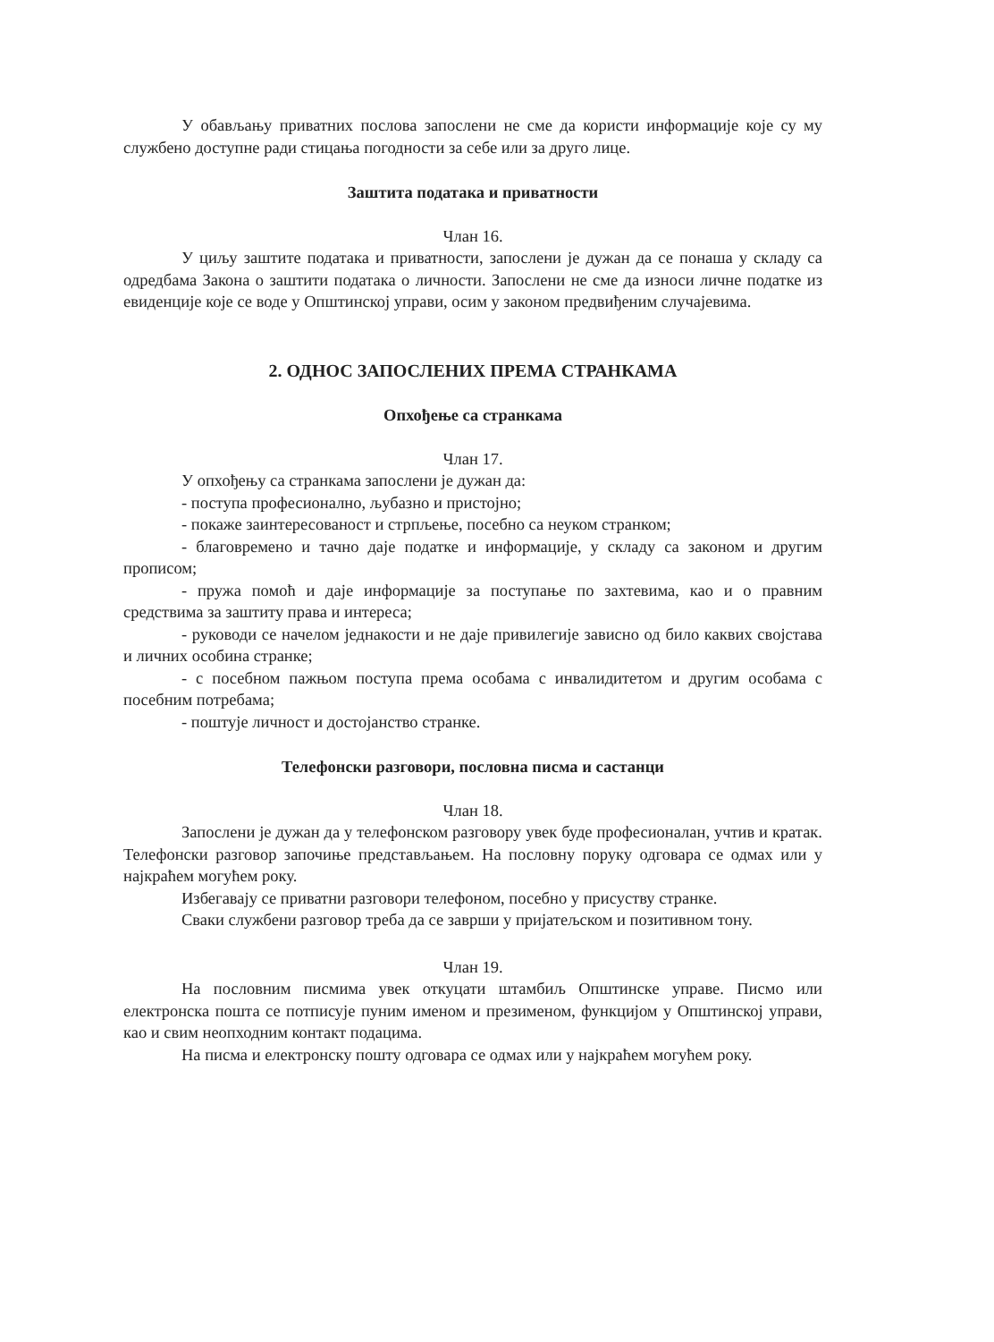У обављању приватних послова запослени не сме да користи информације које су му службено доступне ради стицања погодности за себе или за друго лице.
Заштита података и приватности
Члан 16.
У циљу заштите података и приватности, запослени је дужан да се понаша у складу са одредбама Закона о заштити података о личности. Запослени не сме да износи личне податке из евиденције које се воде у Општинској управи, осим у законом предвиђеним случајевима.
2. ОДНОС ЗАПОСЛЕНИХ ПРЕМА СТРАНКАМА
Опхођење са странкама
Члан 17.
У опхођењу са странкама запослени је дужан да:
- поступа професионално, љубазно и пристојно;
- покаже заинтересованост и стрпљење, посебно са неуком странком;
- благовремено и тачно даје податке и информације, у складу са законом и другим прописом;
- пружа помоћ и даје информације за поступање по захтевима, као и о правним средствима за заштиту права и интереса;
- руководи се начелом једнакости и не даје привилегије зависно од било каквих својстава и личних особина странке;
- с посебном пажњом поступа према особама с инвалидитетом и другим особама с посебним потребама;
- поштује личност и достојанство странке.
Телефонски разговори, пословна писма и састанци
Члан 18.
Запослени је дужан да у телефонском разговору увек буде професионалан, учтив и кратак. Телефонски разговор започиње представљањем. На пословну поруку одговара се одмах или у најкраћем могућем року.
Избегавају се приватни разговори телефоном, посебно у присуству странке.
Сваки службени разговор треба да се заврши у пријатељском и позитивном тону.
Члан 19.
На пословним писмима увек откуцати штамбиљ Општинске управе. Писмо или електронска пошта се потписује пуним именом и презименом, функцијом у Општинској управи, као и свим неопходним контакт подацима.
На писма и електронску пошту одговара се одмах или у најкраћем могућем року.